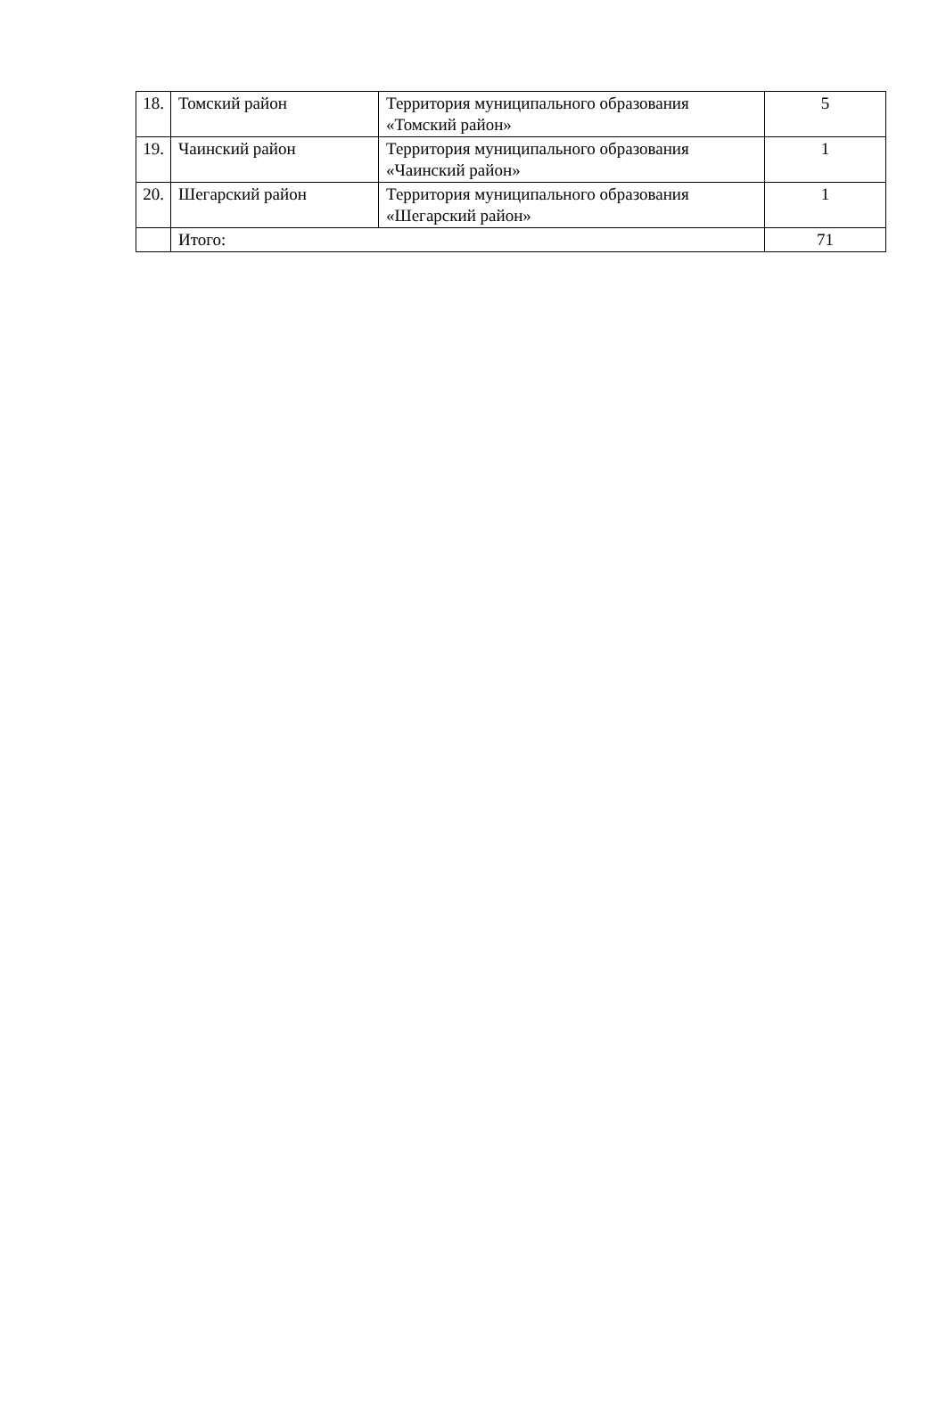| 18. | Томский район | Территория муниципального образования «Томский район» | 5 |
| 19. | Чаинский район | Территория муниципального образования «Чаинский район» | 1 |
| 20. | Шегарский район | Территория муниципального образования «Шегарский район» | 1 |
| | Итого: | | 71 |